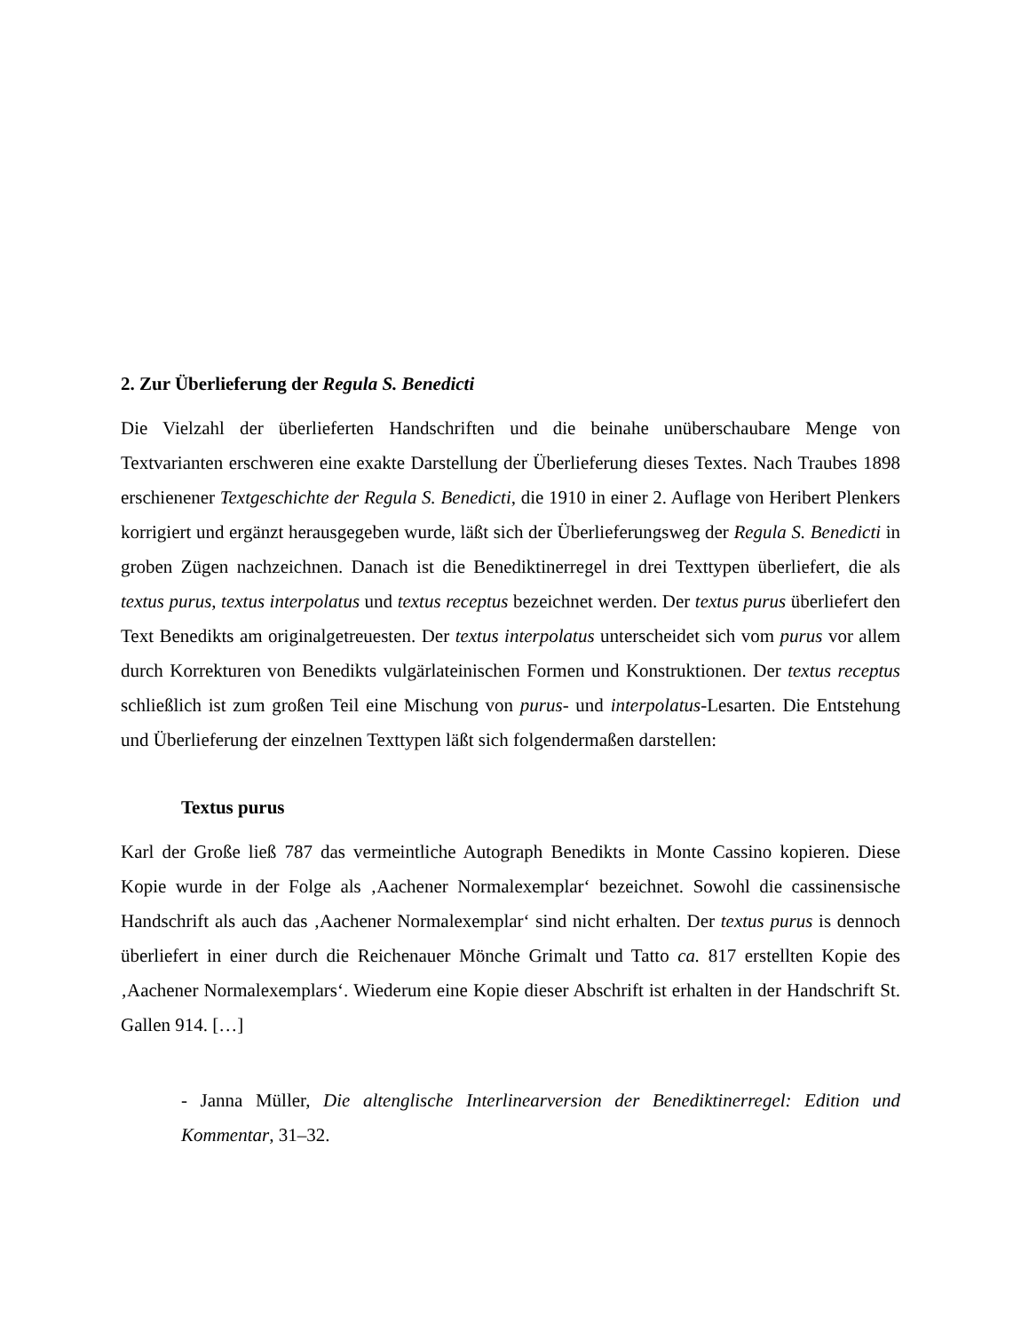2. Zur Überlieferung der Regula S. Benedicti
Die Vielzahl der überlieferten Handschriften und die beinahe unüberschaubare Menge von Textvarianten erschweren eine exakte Darstellung der Überlieferung dieses Textes. Nach Traubes 1898 erschienener Textgeschichte der Regula S. Benedicti, die 1910 in einer 2. Auflage von Heribert Plenkers korrigiert und ergänzt herausgegeben wurde, läßt sich der Überlieferungsweg der Regula S. Benedicti in groben Zügen nachzeichnen. Danach ist die Benediktinerregel in drei Texttypen überliefert, die als textus purus, textus interpolatus und textus receptus bezeichnet werden. Der textus purus überliefert den Text Benedikts am originalgetreuesten. Der textus interpolatus unterscheidet sich vom purus vor allem durch Korrekturen von Benedikts vulgärlateinischen Formen und Konstruktionen. Der textus receptus schließlich ist zum großen Teil eine Mischung von purus- und interpolatus-Lesarten. Die Entstehung und Überlieferung der einzelnen Texttypen läßt sich folgendermaßen darstellen:
Textus purus
Karl der Große ließ 787 das vermeintliche Autograph Benedikts in Monte Cassino kopieren. Diese Kopie wurde in der Folge als ‚Aachener Normalexemplar‘ bezeichnet. Sowohl die cassinensische Handschrift als auch das ‚Aachener Normalexemplar‘ sind nicht erhalten. Der textus purus is dennoch überliefert in einer durch die Reichenauer Mönche Grimalt und Tatto ca. 817 erstellten Kopie des ‚Aachener Normalexemplars‘. Wiederum eine Kopie dieser Abschrift ist erhalten in der Handschrift St. Gallen 914. […]
- Janna Müller, Die altenglische Interlinearversion der Benediktinerregel: Edition und Kommentar, 31–32.